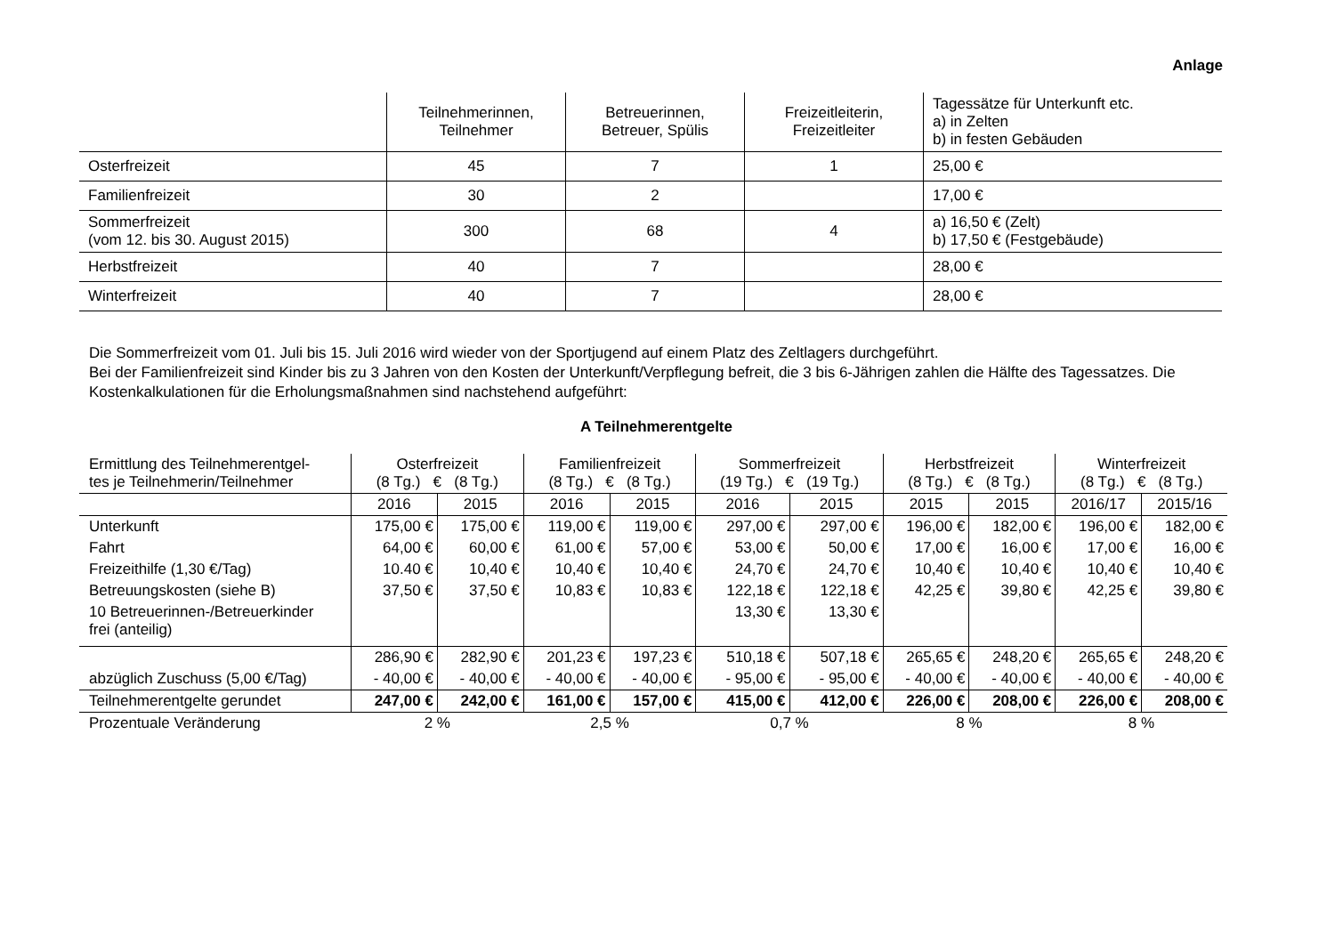Anlage
| | Teilnehmerinnen, Teilnehmer | Betreuerinnen, Betreuer, Spülis | Freizeitleiterin, Freizeitleiter | Tagessätze für Unterkunft etc. a) in Zelten b) in festen Gebäuden |
| Osterfreizeit | 45 | 7 | 1 | 25,00 € |
| Familienfreizeit | 30 | 2 | | 17,00 € |
| Sommerfreizeit (vom 12. bis 30. August 2015) | 300 | 68 | 4 | a) 16,50 € (Zelt) b) 17,50 € (Festgebäude) |
| Herbstfreizeit | 40 | 7 | | 28,00 € |
| Winterfreizeit | 40 | 7 | | 28,00 € |
Die Sommerfreizeit vom 01. Juli bis 15. Juli 2016 wird wieder von der Sportjugend auf einem Platz des Zeltlagers durchgeführt.
Bei der Familienfreizeit sind Kinder bis zu 3 Jahren von den Kosten der Unterkunft/Verpflegung befreit, die 3 bis 6-Jährigen zahlen die Hälfte des Tagessatzes. Die Kostenkalkulationen für die Erholungsmaßnahmen sind nachstehend aufgeführt:
A Teilnehmerentgelte
| Ermittlung des Teilnehmerentgel- tes je Teilnehmerin/Teilnehmer | Osterfreizeit (8 Tg.) € (8 Tg.) | | Familienfreizeit (8 Tg.) € (8 Tg.) | | Sommerfreizeit (19 Tg.) € (19 Tg.) | | Herbstfreizeit (8 Tg.) € (8 Tg.) | | Winterfreizeit (8 Tg.) € (8 Tg.) | |
| | 2016 | 2015 | 2016 | 2015 | 2016 | 2015 | 2015 | 2015 | 2016/17 | 2015/16 |
| Unterkunft | 175,00 € | 175,00 € | 119,00 € | 119,00 € | 297,00 € | 297,00 € | 196,00 € | 182,00 € | 196,00 € | 182,00 € |
| Fahrt | 64,00 € | 60,00 € | 61,00 € | 57,00 € | 53,00 € | 50,00 € | 17,00 € | 16,00 € | 17,00 € | 16,00 € |
| Freizeithilfe (1,30 €/Tag) | 10.40 € | 10,40 € | 10,40 € | 10,40 € | 24,70 € | 24,70 € | 10,40 € | 10,40 € | 10,40 € | 10,40 € |
| Betreuungskosten (siehe B) | 37,50 € | 37,50 € | 10,83 € | 10,83 € | 122,18 € | 122,18 € | 42,25 € | 39,80 € | 42,25 € | 39,80 € |
| 10 Betreuerinnen-/Betreuerkinder frei (anteilig) | | | | | 13,30 € | 13,30 € | | | | |
| | 286,90 € | 282,90 € | 201,23 € | 197,23 € | 510,18 € | 507,18 € | 265,65 € | 248,20 € | 265,65 € | 248,20 € |
| abzüglich Zuschuss (5,00 €/Tag) | - 40,00 € | - 40,00 € | - 40,00 € | - 40,00 € | - 95,00 € | - 95,00 € | - 40,00 € | - 40,00 € | - 40,00 € | - 40,00 € |
| Teilnehmerentgelte gerundet | 247,00 € | 242,00 € | 161,00 € | 157,00 € | 415,00 € | 412,00 € | 226,00 € | 208,00 € | 226,00 € | 208,00 € |
| Prozentuale Veränderung | 2 % | | 2,5 % | | 0,7 % | | 8 % | | 8 % | |